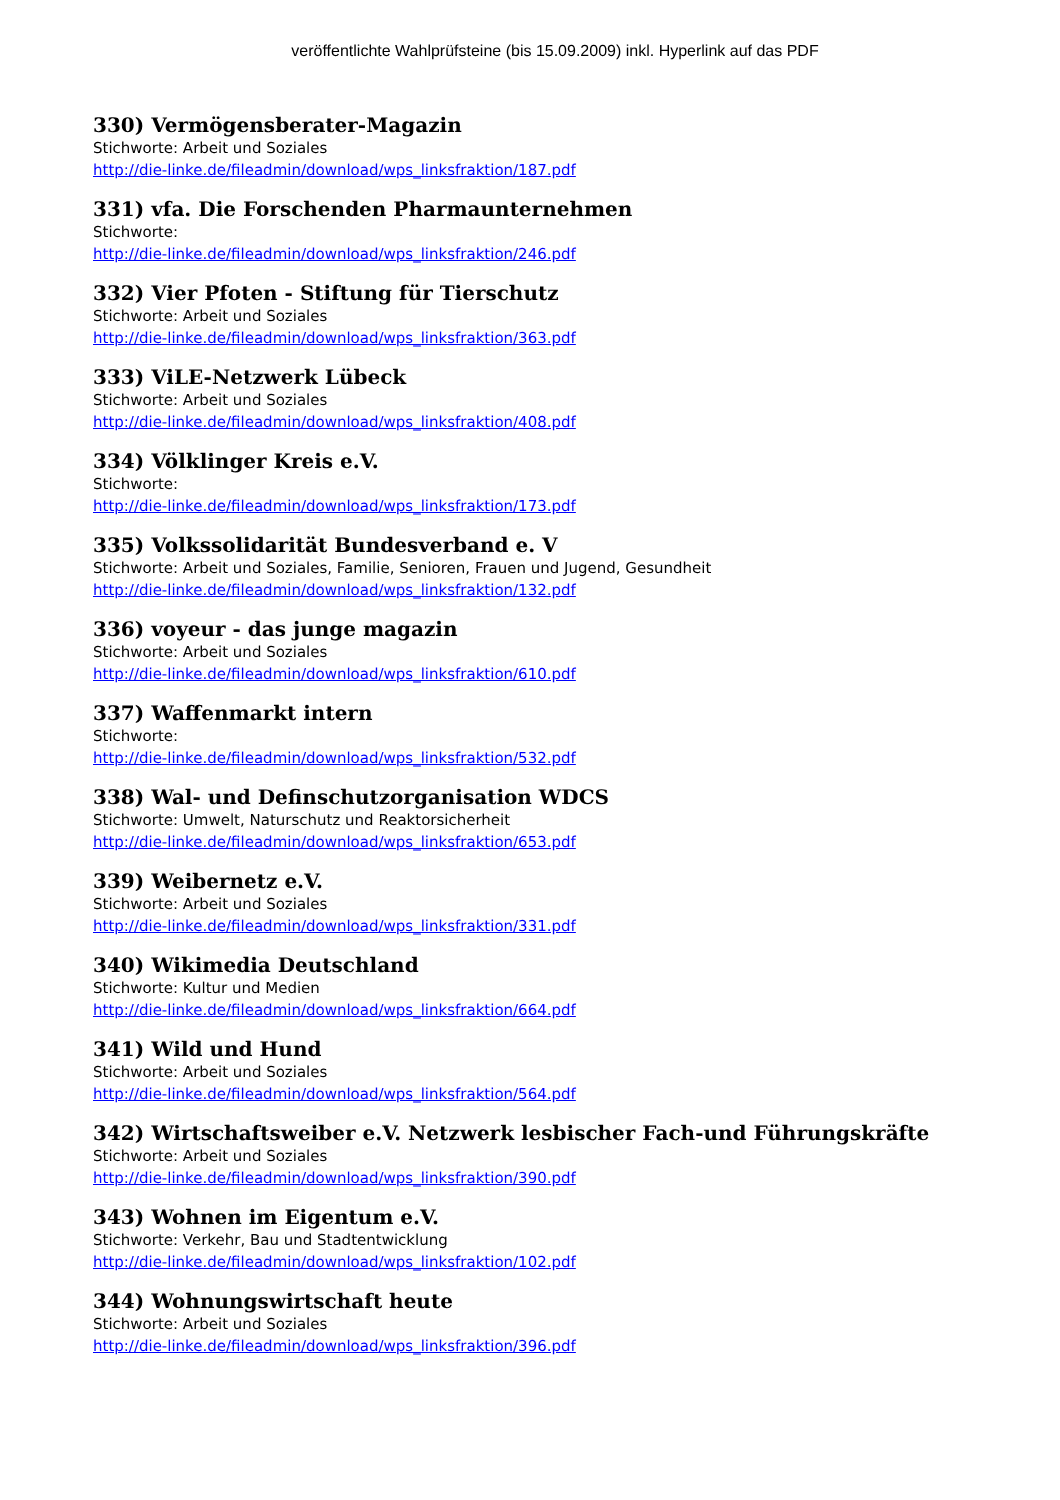veröffentlichte Wahlprüfsteine (bis 15.09.2009) inkl. Hyperlink auf das PDF
330) Vermögensberater-Magazin
Stichworte: Arbeit und Soziales
http://die-linke.de/fileadmin/download/wps_linksfraktion/187.pdf
331) vfa. Die Forschenden Pharmaunternehmen
Stichworte:
http://die-linke.de/fileadmin/download/wps_linksfraktion/246.pdf
332) Vier Pfoten - Stiftung für Tierschutz
Stichworte: Arbeit und Soziales
http://die-linke.de/fileadmin/download/wps_linksfraktion/363.pdf
333) ViLE-Netzwerk Lübeck
Stichworte: Arbeit und Soziales
http://die-linke.de/fileadmin/download/wps_linksfraktion/408.pdf
334) Völklinger Kreis e.V.
Stichworte:
http://die-linke.de/fileadmin/download/wps_linksfraktion/173.pdf
335) Volkssolidarität Bundesverband e. V
Stichworte: Arbeit und Soziales, Familie, Senioren, Frauen und Jugend, Gesundheit
http://die-linke.de/fileadmin/download/wps_linksfraktion/132.pdf
336) voyeur - das junge magazin
Stichworte: Arbeit und Soziales
http://die-linke.de/fileadmin/download/wps_linksfraktion/610.pdf
337) Waffenmarkt intern
Stichworte:
http://die-linke.de/fileadmin/download/wps_linksfraktion/532.pdf
338) Wal- und Definschutzorganisation WDCS
Stichworte: Umwelt, Naturschutz und Reaktorsicherheit
http://die-linke.de/fileadmin/download/wps_linksfraktion/653.pdf
339) Weibernetz e.V.
Stichworte: Arbeit und Soziales
http://die-linke.de/fileadmin/download/wps_linksfraktion/331.pdf
340) Wikimedia Deutschland
Stichworte: Kultur und Medien
http://die-linke.de/fileadmin/download/wps_linksfraktion/664.pdf
341) Wild und Hund
Stichworte: Arbeit und Soziales
http://die-linke.de/fileadmin/download/wps_linksfraktion/564.pdf
342) Wirtschaftsweiber e.V. Netzwerk lesbischer Fach-und Führungskräfte
Stichworte: Arbeit und Soziales
http://die-linke.de/fileadmin/download/wps_linksfraktion/390.pdf
343) Wohnen im Eigentum e.V.
Stichworte: Verkehr, Bau und Stadtentwicklung
http://die-linke.de/fileadmin/download/wps_linksfraktion/102.pdf
344) Wohnungswirtschaft heute
Stichworte: Arbeit und Soziales
http://die-linke.de/fileadmin/download/wps_linksfraktion/396.pdf